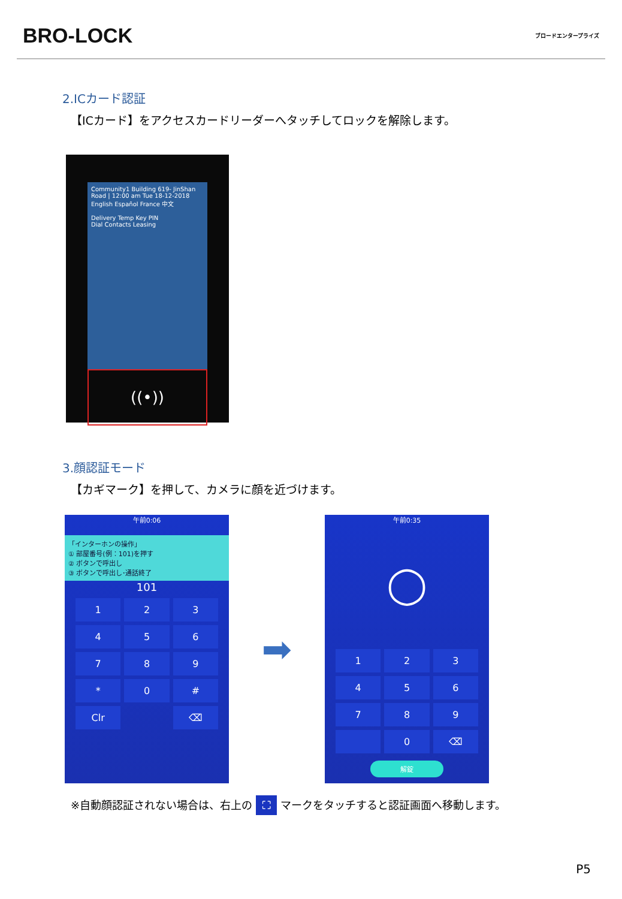BRO-LOCK
ブロードエンタープライズ
2.ICカード認証
【ICカード】をアクセスカードリーダーへタッチしてロックを解除します。
Community1 Building 619- JinShan Road | 12:00 am Tue 18-12-2018
English Español France 中文
Delivery Temp Key PIN
Dial Contacts Leasing
((•))
3.顔認証モード
【カギマーク】を押して、カメラに顔を近づけます。
午前0:06
「インターホンの操作」
① 部屋番号(例：101)を押す
② ボタンで呼出し
③ ボタンで呼出し･通話終了
101
1
2
3
4
5
6
7
8
9
*
0
#
Clr
⌫
➡
午前0:35
◯
1
2
3
4
5
6
7
8
9
0
⌫
解錠
※自動顔認証されない場合は、右上の ⛶ マークをタッチすると認証画面へ移動します。
P5